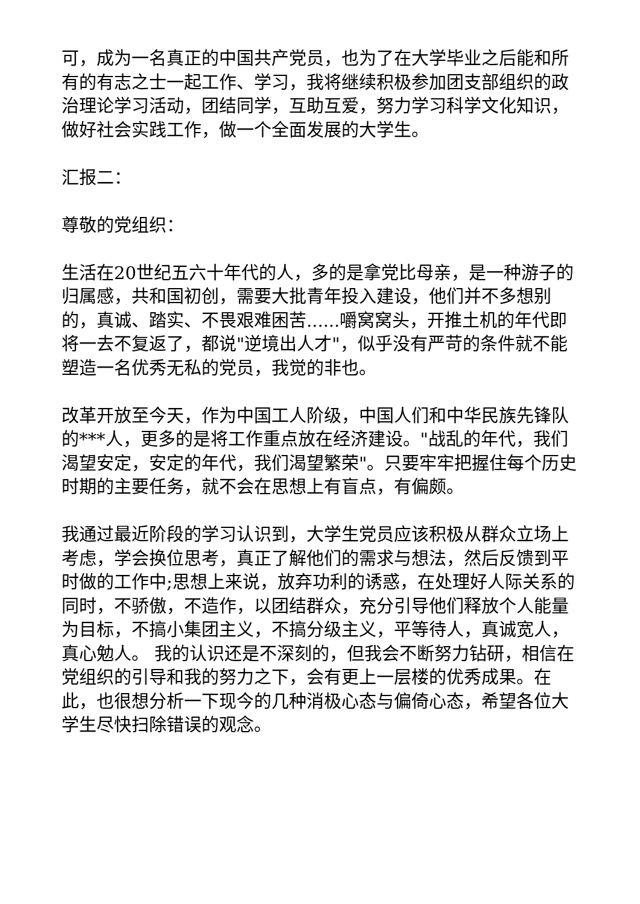可，成为一名真正的中国共产党员，也为了在大学毕业之后能和所有的有志之士一起工作、学习，我将继续积极参加团支部组织的政治理论学习活动，团结同学，互助互爱，努力学习科学文化知识，做好社会实践工作，做一个全面发展的大学生。
汇报二：
尊敬的党组织：
生活在20世纪五六十年代的人，多的是拿党比母亲，是一种游子的归属感，共和国初创，需要大批青年投入建设，他们并不多想别的，真诚、踏实、不畏艰难困苦......嚼窝窝头，开推土机的年代即将一去不复返了，都说"逆境出人才"，似乎没有严苛的条件就不能塑造一名优秀无私的党员，我觉的非也。
改革开放至今天，作为中国工人阶级，中国人们和中华民族先锋队的***人，更多的是将工作重点放在经济建设。"战乱的年代，我们渴望安定，安定的年代，我们渴望繁荣"。只要牢牢把握住每个历史时期的主要任务，就不会在思想上有盲点，有偏颇。
我通过最近阶段的学习认识到，大学生党员应该积极从群众立场上考虑，学会换位思考，真正了解他们的需求与想法，然后反馈到平时做的工作中;思想上来说，放弃功利的诱惑，在处理好人际关系的同时，不骄傲，不造作，以团结群众，充分引导他们释放个人能量为目标，不搞小集团主义，不搞分级主义，平等待人，真诚宽人，真心勉人。 我的认识还是不深刻的，但我会不断努力钻研，相信在党组织的引导和我的努力之下，会有更上一层楼的优秀成果。在此，也很想分析一下现今的几种消极心态与偏倚心态，希望各位大学生尽快扫除错误的观念。